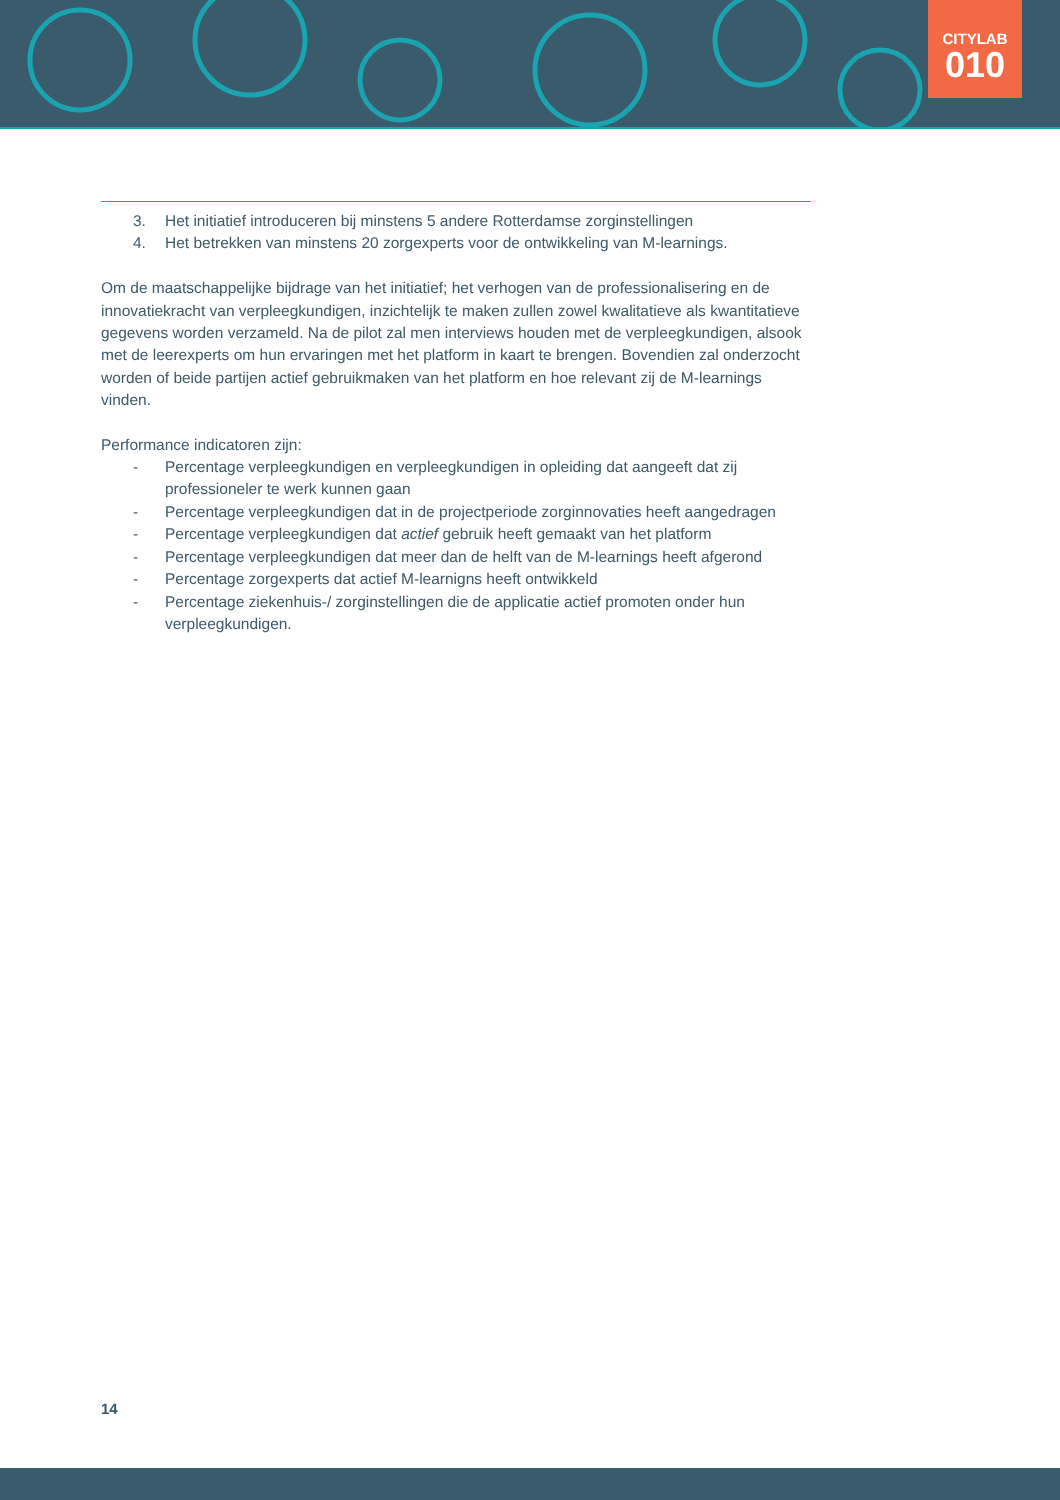CITYLAB
010
3. Het initiatief introduceren bij minstens 5 andere Rotterdamse zorginstellingen
4. Het betrekken van minstens 20 zorgexperts voor de ontwikkeling van M-learnings.
Om de maatschappelijke bijdrage van het initiatief; het verhogen van de professionalisering en de innovatiekracht van verpleegkundigen, inzichtelijk te maken zullen zowel kwalitatieve als kwantitatieve gegevens worden verzameld. Na de pilot zal men interviews houden met de verpleegkundigen, alsook met de leerexperts om hun ervaringen met het platform in kaart te brengen. Bovendien zal onderzocht worden of beide partijen actief gebruikmaken van het platform en hoe relevant zij de M-learnings vinden.
Performance indicatoren zijn:
- Percentage verpleegkundigen en verpleegkundigen in opleiding dat aangeeft dat zij professioneler te werk kunnen gaan
- Percentage verpleegkundigen dat in de projectperiode zorginnovaties heeft aangedragen
- Percentage verpleegkundigen dat actief gebruik heeft gemaakt van het platform
- Percentage verpleegkundigen dat meer dan de helft van de M-learnings heeft afgerond
- Percentage zorgexperts dat actief M-learnigns heeft ontwikkeld
- Percentage ziekenhuis-/ zorginstellingen die de applicatie actief promoten onder hun verpleegkundigen.
14